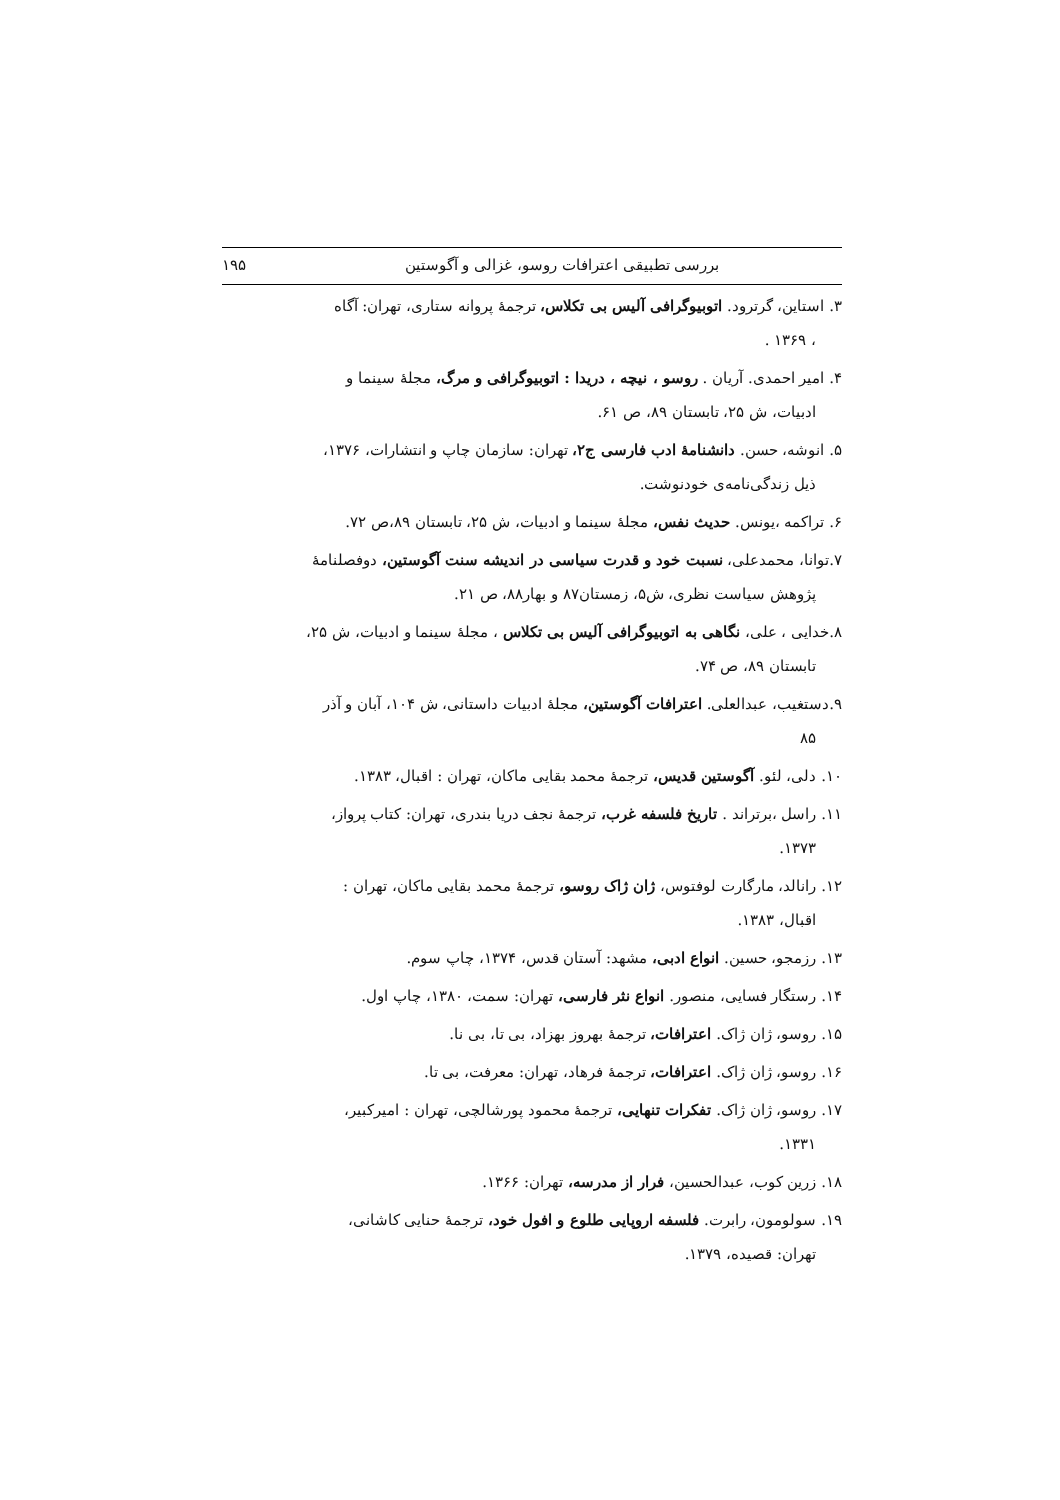بررسی تطبیقی اعترافات روسو، غزالی و آگوستین ۱۹۵
۳. استاین، گرترود. اتوبیوگرافی آلیس بی تکلاس، ترجمهٔ پروانه ستاری، تهران: آگاه
، ۱۳۶۹ .
۴. امیر احمدی. آریان . روسو ، نیچه ، دریدا : اتوبیوگرافی و مرگ، مجلهٔ سینما و
ادبیات، ش ۲۵، تابستان ۸۹، ص ۶۱.
۵. انوشه، حسن. دانشنامهٔ ادب فارسی ج۲، تهران: سازمان چاپ و انتشارات، ۱۳۷۶،
ذیل زندگی‌نامه‌ی خودنوشت.
۶. تراکمه ،یونس. حدیث نفس، مجلهٔ سینما و ادبیات، ش ۲۵، تابستان ۸۹،ص ۷۲.
۷.توانا، محمدعلی، نسبت خود و قدرت سیاسی در اندیشه سنت آگوستین، دوفصلنامهٔ
پژوهش سیاست نظری، ش۵، زمستان۸۷ و بهار۸۸، ص ۲۱.
۸.خدایی ، علی، نگاهی به اتوبیوگرافی آلیس بی تکلاس ، مجلهٔ سینما و ادبیات، ش ۲۵،
تابستان ۸۹، ص ۷۴.
۹.دستغیب، عبدالعلی. اعترافات آگوستین، مجلهٔ ادبیات داستانی، ش ۱۰۴، آبان و آذر
۸۵
۱۰. دلی، لئو. آگوستین قدیس، ترجمهٔ محمد بقایی ماکان، تهران : اقبال، ۱۳۸۳.
۱۱. راسل ،برتراند . تاریخ فلسفه غرب، ترجمهٔ نجف دریا بندری، تهران: کتاب پرواز،
۱۳۷۳.
۱۲. رانالد، مارگارت لوفتوس، ژان ژاک روسو، ترجمهٔ محمد بقایی ماکان، تهران :
اقبال، ۱۳۸۳.
۱۳. رزمجو، حسین. انواع ادبی، مشهد: آستان قدس، ۱۳۷۴، چاپ سوم.
۱۴. رستگار فسایی، منصور. انواع نثر فارسی، تهران: سمت، ۱۳۸۰، چاپ اول.
۱۵. روسو، ژان ژاک. اعترافات، ترجمهٔ بهروز بهزاد، بی تا، بی نا.
۱۶. روسو، ژان ژاک. اعترافات، ترجمهٔ فرهاد، تهران: معرفت، بی تا.
۱۷. روسو، ژان ژاک. تفکرات تنهایی، ترجمهٔ محمود پورشالچی، تهران : امیرکبیر،
۱۳۳۱.
۱۸. زرین کوب، عبدالحسین، فرار از مدرسه، تهران: ۱۳۶۶.
۱۹. سولومون، رابرت. فلسفه اروپایی طلوع و افول خود، ترجمهٔ حنایی کاشانی،
تهران: قصیده، ۱۳۷۹.